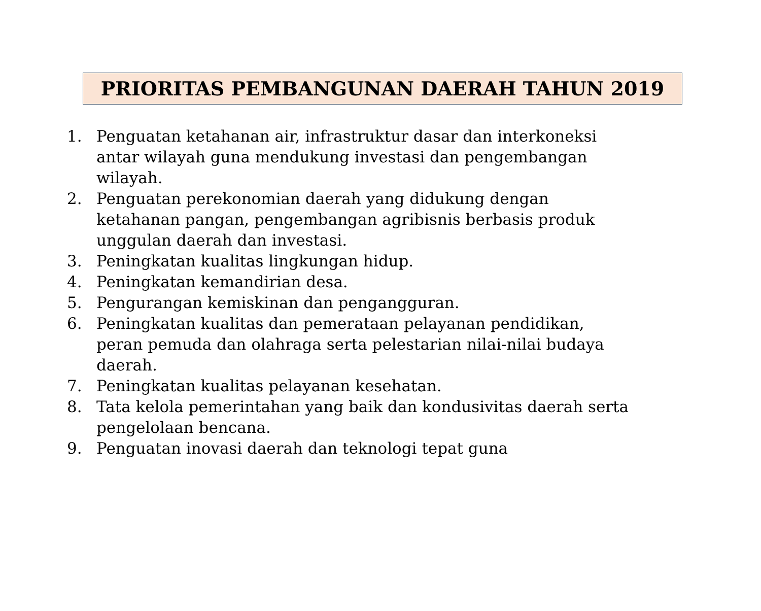PRIORITAS PEMBANGUNAN DAERAH TAHUN 2019
1. Penguatan ketahanan air, infrastruktur dasar dan interkoneksi antar wilayah guna mendukung investasi dan pengembangan wilayah.
2. Penguatan perekonomian daerah yang didukung dengan ketahanan pangan, pengembangan agribisnis berbasis produk unggulan daerah dan investasi.
3. Peningkatan kualitas lingkungan hidup.
4. Peningkatan kemandirian desa.
5. Pengurangan kemiskinan dan pengangguran.
6. Peningkatan kualitas dan pemerataan pelayanan pendidikan, peran pemuda dan olahraga serta pelestarian nilai-nilai budaya daerah.
7. Peningkatan kualitas pelayanan kesehatan.
8. Tata kelola pemerintahan yang baik dan kondusivitas daerah serta pengelolaan bencana.
9. Penguatan inovasi daerah dan teknologi tepat guna